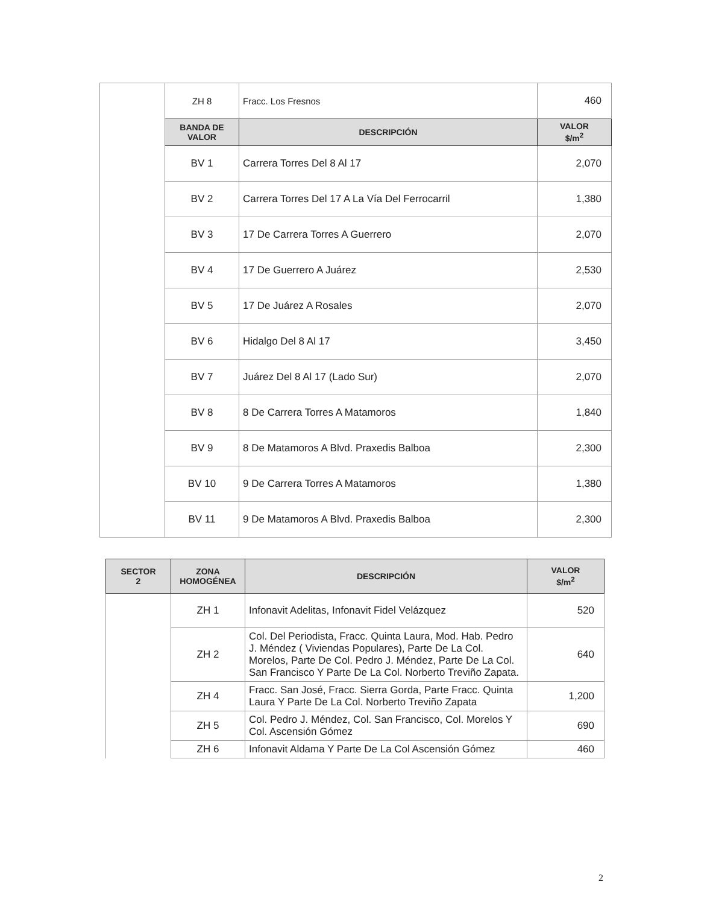| | ZH 8 | Fracc. Los Fresnos | 460 |
| | BANDA DE VALOR | DESCRIPCIÓN | VALOR $/m<sup>2</sup> |
| | BV 1 | Carrera Torres Del 8 Al 17 | 2,070 |
| | BV 2 | Carrera Torres Del 17 A La Vía Del Ferrocarril | 1,380 |
| | BV 3 | 17 De Carrera Torres A Guerrero | 2,070 |
| | BV 4 | 17 De Guerrero A Juárez | 2,530 |
| | BV 5 | 17 De Juárez A Rosales | 2,070 |
| | BV 6 | Hidalgo Del 8 Al 17 | 3,450 |
| | BV 7 | Juárez Del 8 Al 17 (Lado Sur) | 2,070 |
| | BV 8 | 8 De Carrera Torres A Matamoros | 1,840 |
| | BV 9 | 8 De Matamoros A Blvd. Praxedis Balboa | 2,300 |
| | BV 10 | 9 De Carrera Torres A Matamoros | 1,380 |
| | BV 11 | 9 De Matamoros A Blvd. Praxedis Balboa | 2,300 |
| SECTOR 2 | ZONA HOMOGÉNEA | DESCRIPCIÓN | VALOR $/m<sup>2</sup> |
| --- | --- | --- | --- |
| | ZH 1 | Infonavit Adelitas, Infonavit Fidel Velázquez | 520 |
| | ZH 2 | Col. Del Periodista, Fracc. Quinta Laura, Mod. Hab. Pedro J. Méndez ( Viviendas Populares), Parte De La Col. Morelos, Parte De Col. Pedro J. Méndez, Parte De La Col. San Francisco Y Parte De La Col. Norberto Treviño Zapata. | 640 |
| | ZH 4 | Fracc. San José, Fracc. Sierra Gorda, Parte Fracc. Quinta Laura Y Parte De La Col. Norberto Treviño Zapata | 1,200 |
| | ZH 5 | Col. Pedro J. Méndez, Col. San Francisco, Col. Morelos Y Col. Ascensión Gómez | 690 |
| | ZH 6 | Infonavit Aldama Y Parte De La Col Ascensión Gómez | 460 |
2